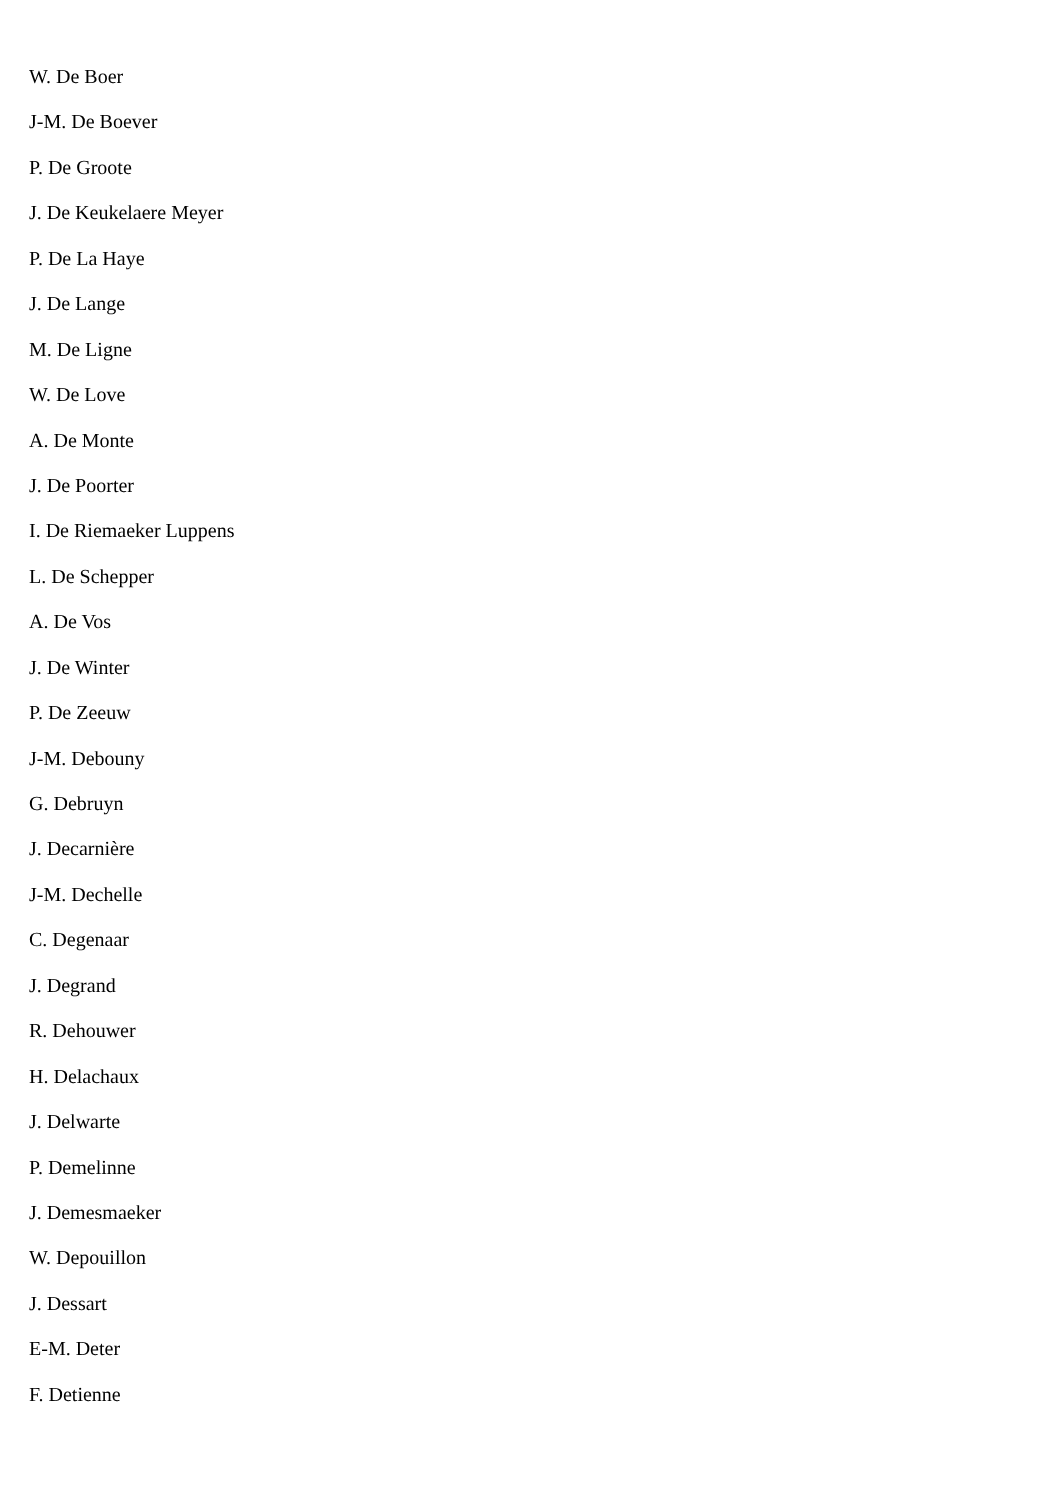W. De Boer
J-M. De Boever
P. De Groote
J. De Keukelaere Meyer
P. De La Haye
J. De Lange
M. De Ligne
W. De Love
A. De Monte
J. De Poorter
I. De Riemaeker Luppens
L. De Schepper
A. De Vos
J. De Winter
P. De Zeeuw
J-M. Debouny
G. Debruyn
J. Decarnière
J-M. Dechelle
C. Degenaar
J. Degrand
R. Dehouwer
H. Delachaux
J. Delwarte
P. Demelinne
J. Demesmaeker
W. Depouillon
J. Dessart
E-M. Deter
F. Detienne